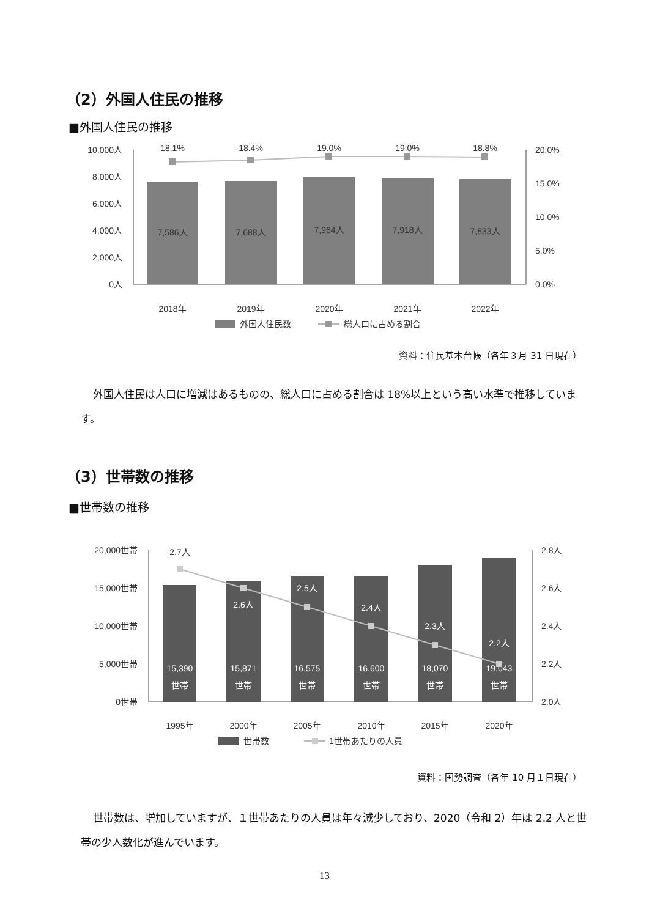（2）外国人住民の推移
■外国人住民の推移
10,000人
8,000人
6,000人
4,000人
2,000人
0人
20.0%
15.0%
10.0%
5.0%
0.0%
7,586人
7,688人
7,964人
7,918人
7,833人
18.1%
18.4%
19.0%
19.0%
18.8%
2018年
2019年
2020年
2021年
2022年
外国人住民数
総人口に占める割合
資料：住民基本台帳（各年３月 31 日現在）
外国人住民は人口に増減はあるものの、総人口に占める割合は 18%以上という高い水準で推移しています。
（3）世帯数の推移
■世帯数の推移
20,000世帯
15,000世帯
10,000世帯
5,000世帯
0世帯
2.8人
2.6人
2.4人
2.2人
2.0人
15,390
世帯
15,871
世帯
16,575
世帯
16,600
世帯
18,070
世帯
19,043
世帯
2.7人
2.6人
2.5人
2.4人
2.3人
2.2人
1995年
2000年
2005年
2010年
2015年
2020年
世帯数
1世帯あたりの人員
資料：国勢調査（各年 10 月１日現在）
世帯数は、増加していますが、１世帯あたりの人員は年々減少しており、2020（令和 2）年は 2.2 人と世帯の少人数化が進んでいます。
13